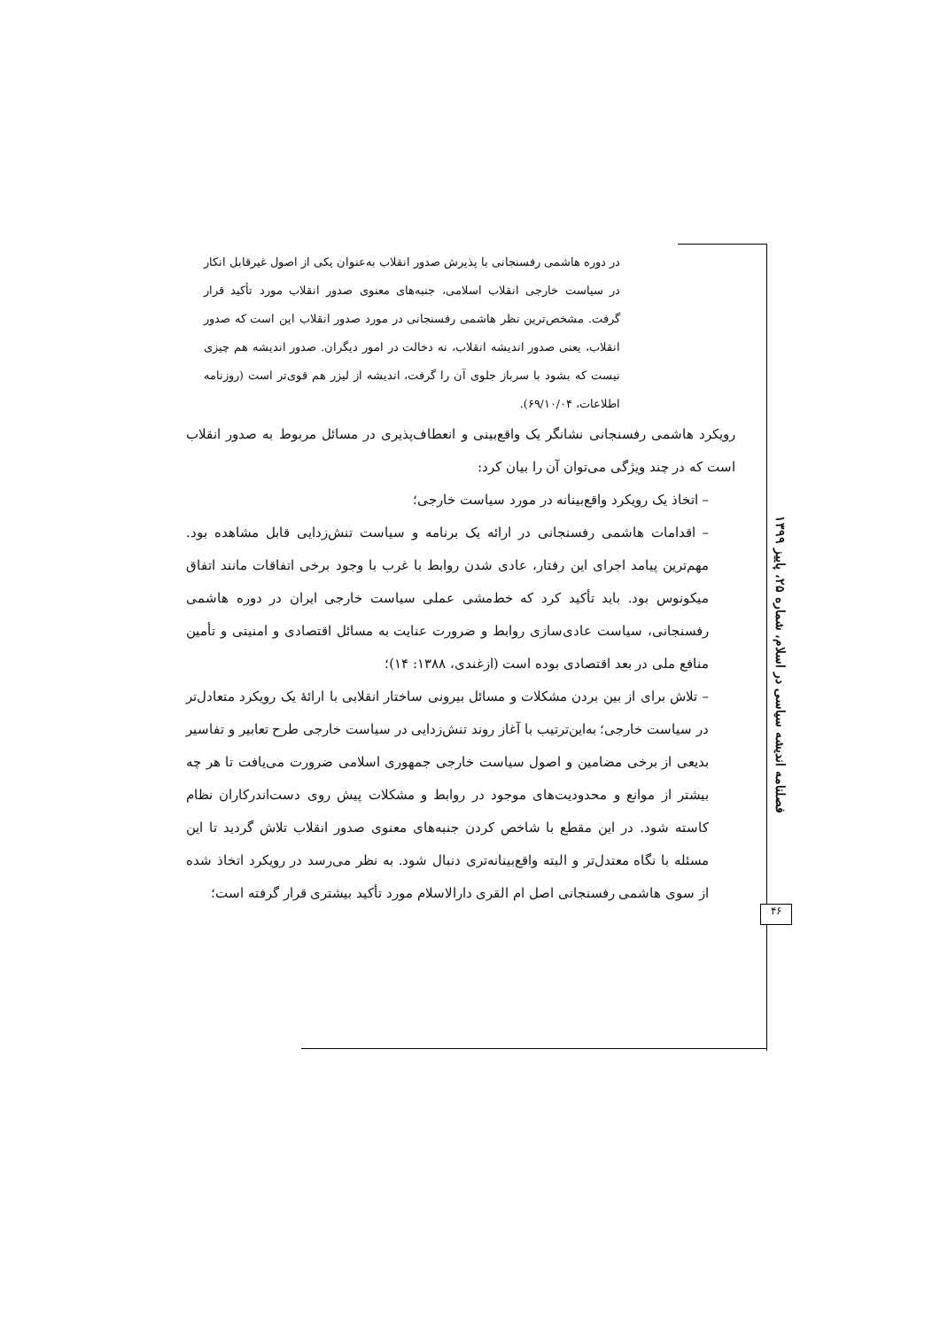در دوره هاشمی رفسنجانی با پذیرش صدور انقلاب به‌عنوان یکی از اصول غیرقابل انکار در سیاست خارجی انقلاب اسلامی، جنبه‌های معنوی صدور انقلاب مورد تأکید قرار گرفت. مشخص‌ترین نظر هاشمی رفسنجانی در مورد صدور انقلاب این است که صدور انقلاب، یعنی صدور اندیشه انقلاب، نه دخالت در امور دیگران. صدور اندیشه هم چیزی نیست که بشود با سرباز جلوی آن را گرفت، اندیشه از لیزر هم قوی‌تر است (روزنامه اطلاعات، ۶۹/۱۰/۰۴).
رویکرد هاشمی رفسنجانی نشانگر یک واقع‌بینی و انعطاف‌پذیری در مسائل مربوط به صدور انقلاب است که در چند ویژگی می‌توان آن را بیان کرد:
– اتخاذ یک رویکرد واقع‌بینانه در مورد سیاست خارجی؛
– اقدامات هاشمی رفسنجانی در ارائه یک برنامه و سیاست تنش‌زدایی قابل مشاهده بود. مهم‌ترین پیامد اجرای این رفتار، عادی شدن روابط با غرب با وجود برخی اتفاقات مانند اتفاق میکونوس بود. باید تأکید کرد که خط‌مشی عملی سیاست خارجی ایران در دوره هاشمی رفسنجانی، سیاست عادی‌سازی روابط و ضرورت عنایت به مسائل اقتصادی و امنیتی و تأمین منافع ملی در بعد اقتصادی بوده است (ازغندی، ۱۳۸۸: ۱۴)؛
– تلاش برای از بین بردن مشکلات و مسائل بیرونی ساختار انقلابی با ارائهٔ یک رویکرد متعادل‌تر در سیاست خارجی؛ به‌این‌ترتیب با آغاز روند تنش‌زدایی در سیاست خارجی طرح تعابیر و تفاسیر بدیعی از برخی مضامین و اصول سیاست خارجی جمهوری اسلامی ضرورت می‌یافت تا هر چه بیشتر از موانع و محدودیت‌های موجود در روابط و مشکلات پیش روی دست‌اندرکاران نظام کاسته شود. در این مقطع با شاخص کردن جنبه‌های معنوی صدور انقلاب تلاش گردید تا این مسئله با نگاه معتدل‌تر و البته واقع‌بینانه‌تری دنبال شود. به نظر می‌رسد در رویکرد اتخاذ شده از سوی هاشمی رفسنجانی اصل ام القری دارالاسلام مورد تأکید بیشتری قرار گرفته است؛
فصلنامه اندیشه سیاسی در اسلام، شماره ۲۵، پاییز ۱۳۹۹
۴۶